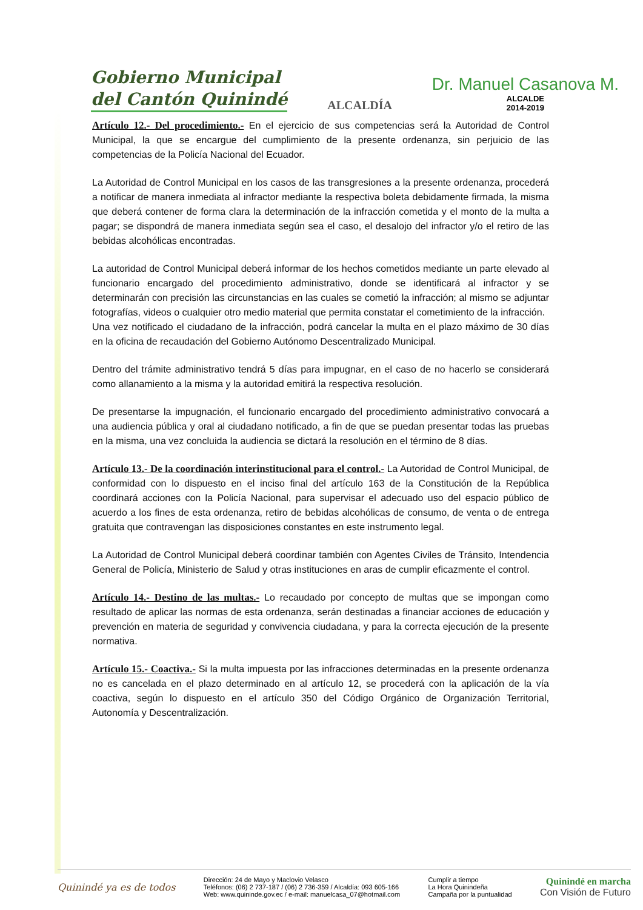Gobierno Municipal
del Cantón Quinindé
ALCALDÍA
Dr. Manuel Casanova M.
ALCALDE
2014-2019
Artículo 12.- Del procedimiento.- En el ejercicio de sus competencias será la Autoridad de Control Municipal, la que se encargue del cumplimiento de la presente ordenanza, sin perjuicio de las competencias de la Policía Nacional del Ecuador.
La Autoridad de Control Municipal en los casos de las transgresiones a la presente ordenanza, procederá a notificar de manera inmediata al infractor mediante la respectiva boleta debidamente firmada, la misma que deberá contener de forma clara la determinación de la infracción cometida y el monto de la multa a pagar; se dispondrá de manera inmediata según sea el caso, el desalojo del infractor y/o el retiro de las bebidas alcohólicas encontradas.
La autoridad de Control Municipal deberá informar de los hechos cometidos mediante un parte elevado al funcionario encargado del procedimiento administrativo, donde se identificará al infractor y se determinarán con precisión las circunstancias en las cuales se cometió la infracción; al mismo se adjuntar fotografías, videos o cualquier otro medio material que permita constatar el cometimiento de la infracción.
Una vez notificado el ciudadano de la infracción, podrá cancelar la multa en el plazo máximo de 30 días en la oficina de recaudación del Gobierno Autónomo Descentralizado Municipal.
Dentro del trámite administrativo tendrá 5 días para impugnar, en el caso de no hacerlo se considerará como allanamiento a la misma y la autoridad emitirá la respectiva resolución.
De presentarse la impugnación, el funcionario encargado del procedimiento administrativo convocará a una audiencia pública y oral al ciudadano notificado, a fin de que se puedan presentar todas las pruebas en la misma, una vez concluida la audiencia se dictará la resolución en el término de 8 días.
Artículo 13.- De la coordinación interinstitucional para el control.- La Autoridad de Control Municipal, de conformidad con lo dispuesto en el inciso final del artículo 163 de la Constitución de la República coordinará acciones con la Policía Nacional, para supervisar el adecuado uso del espacio público de acuerdo a los fines de esta ordenanza, retiro de bebidas alcohólicas de consumo, de venta o de entrega gratuita que contravengan las disposiciones constantes en este instrumento legal.
La Autoridad de Control Municipal deberá coordinar también con Agentes Civiles de Tránsito, Intendencia General de Policía, Ministerio de Salud y otras instituciones en aras de cumplir eficazmente el control.
Artículo 14.- Destino de las multas.- Lo recaudado por concepto de multas que se impongan como resultado de aplicar las normas de esta ordenanza, serán destinadas a financiar acciones de educación y prevención en materia de seguridad y convivencia ciudadana, y para la correcta ejecución de la presente normativa.
Artículo 15.- Coactiva.- Si la multa impuesta por las infracciones determinadas en la presente ordenanza no es cancelada en el plazo determinado en al artículo 12, se procederá con la aplicación de la vía coactiva, según lo dispuesto en el artículo 350 del Código Orgánico de Organización Territorial, Autonomía y Descentralización.
Quinindé ya es de todos
Dirección: 24 de Mayo y Maclovio Velasco
Teléfonos: (06) 2 737-187 / (06) 2 736-359 / Alcaldía: 093 605-166
Web: www.quininde.gov.ec / e-mail: manuelcasa_07@hotmail.com
Cumplir a tiempo
La Hora Quinindeña
Campaña por la puntualidad
Quinindé en marcha
Con Visión de Futuro